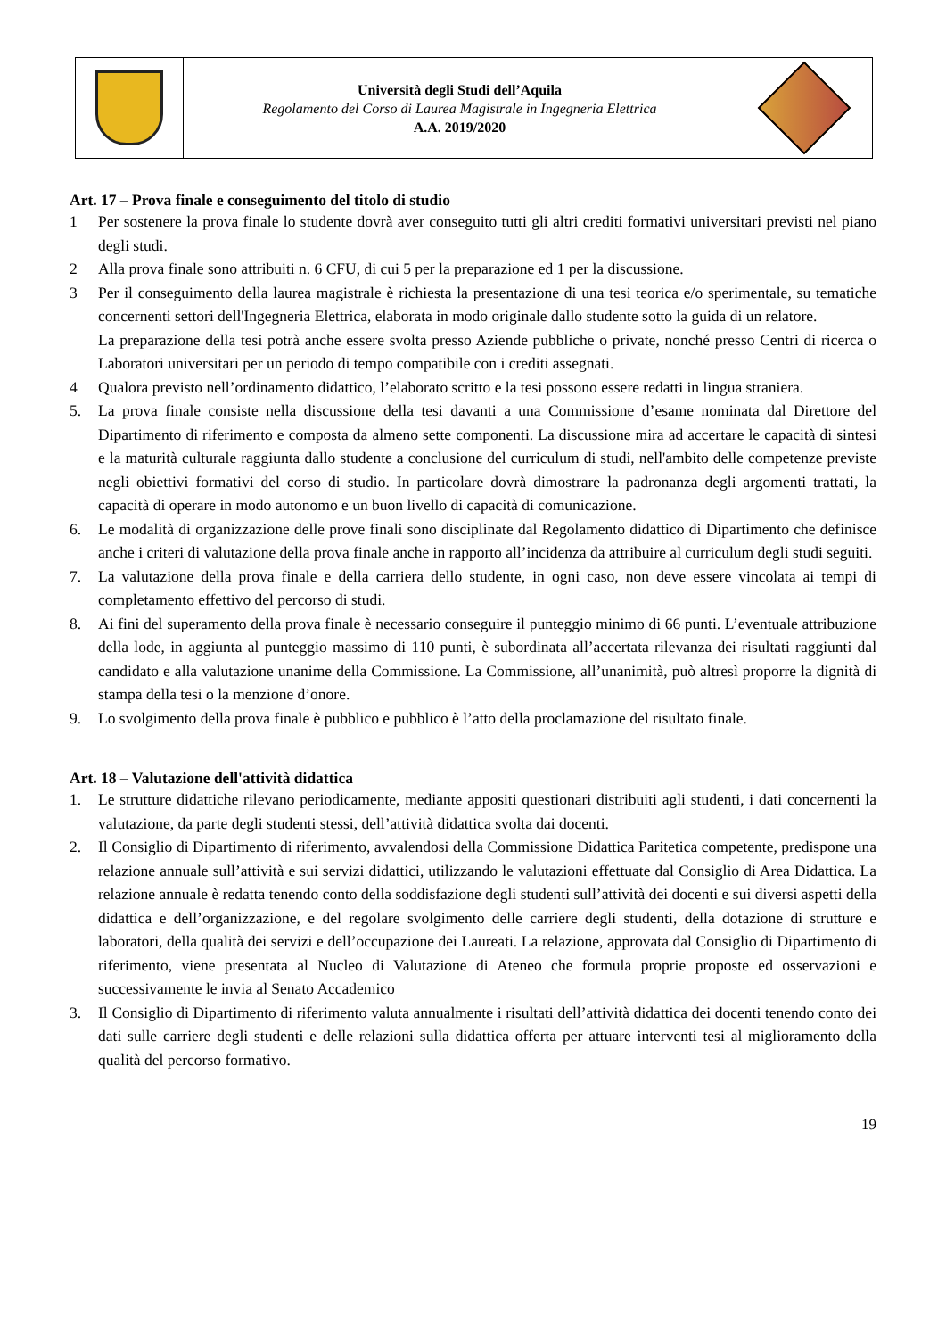| | Università degli Studi dell’Aquila Regolamento del Corso di Laurea Magistrale in Ingegneria Elettrica A.A. 2019/2020 | |
Art. 17 – Prova finale e conseguimento del titolo di studio
1 Per sostenere la prova finale lo studente dovrà aver conseguito tutti gli altri crediti formativi universitari previsti nel piano degli studi.
2 Alla prova finale sono attribuiti n. 6 CFU, di cui 5 per la preparazione ed 1 per la discussione.
3 Per il conseguimento della laurea magistrale è richiesta la presentazione di una tesi teorica e/o sperimentale, su tematiche concernenti settori dell'Ingegneria Elettrica, elaborata in modo originale dallo studente sotto la guida di un relatore.
La preparazione della tesi potrà anche essere svolta presso Aziende pubbliche o private, nonché presso Centri di ricerca o Laboratori universitari per un periodo di tempo compatibile con i crediti assegnati.
4 Qualora previsto nell’ordinamento didattico, l’elaborato scritto e la tesi possono essere redatti in lingua straniera.
5. La prova finale consiste nella discussione della tesi davanti a una Commissione d’esame nominata dal Direttore del Dipartimento di riferimento e composta da almeno sette componenti. La discussione mira ad accertare le capacità di sintesi e la maturità culturale raggiunta dallo studente a conclusione del curriculum di studi, nell'ambito delle competenze previste negli obiettivi formativi del corso di studio. In particolare dovrà dimostrare la padronanza degli argomenti trattati, la capacità di operare in modo autonomo e un buon livello di capacità di comunicazione.
6. Le modalità di organizzazione delle prove finali sono disciplinate dal Regolamento didattico di Dipartimento che definisce anche i criteri di valutazione della prova finale anche in rapporto all’incidenza da attribuire al curriculum degli studi seguiti.
7. La valutazione della prova finale e della carriera dello studente, in ogni caso, non deve essere vincolata ai tempi di completamento effettivo del percorso di studi.
8. Ai fini del superamento della prova finale è necessario conseguire il punteggio minimo di 66 punti. L’eventuale attribuzione della lode, in aggiunta al punteggio massimo di 110 punti, è subordinata all’accertata rilevanza dei risultati raggiunti dal candidato e alla valutazione unanime della Commissione. La Commissione, all’unanimità, può altresì proporre la dignità di stampa della tesi o la menzione d’onore.
9. Lo svolgimento della prova finale è pubblico e pubblico è l’atto della proclamazione del risultato finale.
Art. 18 – Valutazione dell'attività didattica
1. Le strutture didattiche rilevano periodicamente, mediante appositi questionari distribuiti agli studenti, i dati concernenti la valutazione, da parte degli studenti stessi, dell’attività didattica svolta dai docenti.
2. Il Consiglio di Dipartimento di riferimento, avvalendosi della Commissione Didattica Paritetica competente, predispone una relazione annuale sull’attività e sui servizi didattici, utilizzando le valutazioni effettuate dal Consiglio di Area Didattica. La relazione annuale è redatta tenendo conto della soddisfazione degli studenti sull’attività dei docenti e sui diversi aspetti della didattica e dell’organizzazione, e del regolare svolgimento delle carriere degli studenti, della dotazione di strutture e laboratori, della qualità dei servizi e dell’occupazione dei Laureati. La relazione, approvata dal Consiglio di Dipartimento di riferimento, viene presentata al Nucleo di Valutazione di Ateneo che formula proprie proposte ed osservazioni e successivamente le invia al Senato Accademico
3. Il Consiglio di Dipartimento di riferimento valuta annualmente i risultati dell’attività didattica dei docenti tenendo conto dei dati sulle carriere degli studenti e delle relazioni sulla didattica offerta per attuare interventi tesi al miglioramento della qualità del percorso formativo.
19